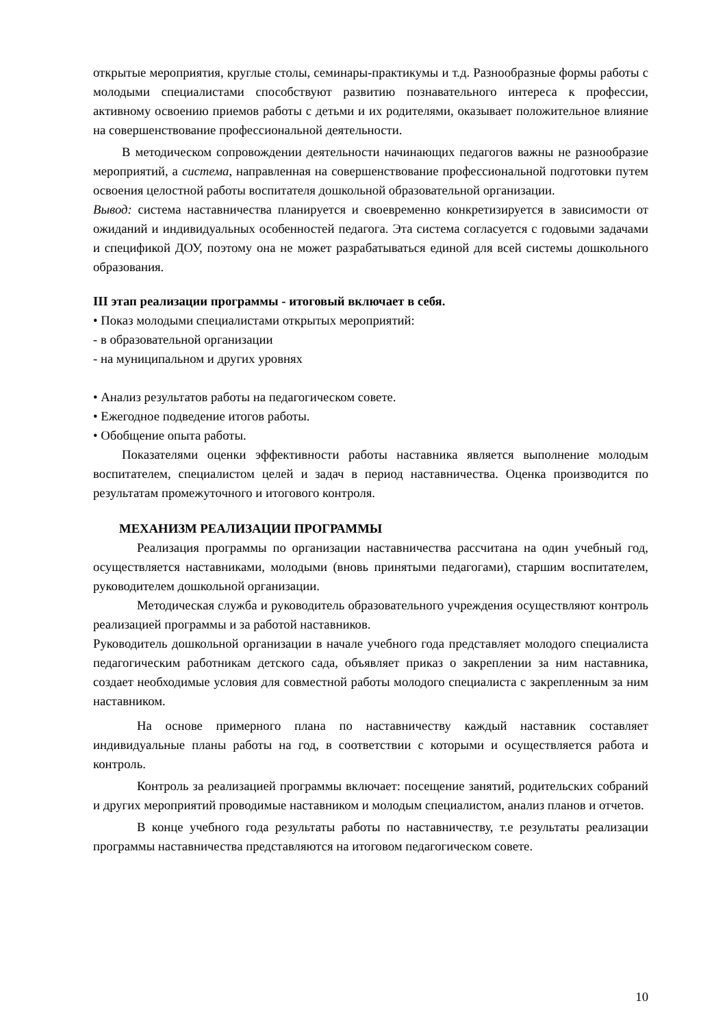открытые мероприятия, круглые столы, семинары-практикумы и т.д. Разнообразные формы работы с молодыми специалистами способствуют развитию познавательного интереса к профессии, активному освоению приемов работы с детьми и их родителями, оказывает положительное влияние на совершенствование профессиональной деятельности.
В методическом сопровождении деятельности начинающих педагогов важны не разнообразие мероприятий, а система, направленная на совершенствование профессиональной подготовки путем освоения целостной работы воспитателя дошкольной образовательной организации.
Вывод: система наставничества планируется и своевременно конкретизируется в зависимости от ожиданий и индивидуальных особенностей педагога. Эта система согласуется с годовыми задачами и спецификой ДОУ, поэтому она не может разрабатываться единой для всей системы дошкольного образования.
III этап реализации программы - итоговый включает в себя.
• Показ молодыми специалистами открытых мероприятий:
- в образовательной организации
- на муниципальном и других уровнях
• Анализ результатов работы на педагогическом совете.
• Ежегодное подведение итогов работы.
• Обобщение опыта работы.
Показателями оценки эффективности работы наставника является выполнение молодым воспитателем, специалистом целей и задач в период наставничества. Оценка производится по результатам промежуточного и итогового контроля.
МЕХАНИЗМ РЕАЛИЗАЦИИ ПРОГРАММЫ
Реализация программы по организации наставничества рассчитана на один учебный год, осуществляется наставниками, молодыми (вновь принятыми педагогами), старшим воспитателем, руководителем дошкольной организации.
Методическая служба и руководитель образовательного учреждения осуществляют контроль реализацией программы и за работой наставников.
Руководитель дошкольной организации в начале учебного года представляет молодого специалиста педагогическим работникам детского сада, объявляет приказ о закреплении за ним наставника, создает необходимые условия для совместной работы молодого специалиста с закрепленным за ним наставником.
На основе примерного плана по наставничеству каждый наставник составляет индивидуальные планы работы на год, в соответствии с которыми и осуществляется работа и контроль.
Контроль за реализацией программы включает: посещение занятий, родительских собраний и других мероприятий проводимые наставником и молодым специалистом, анализ планов и отчетов.
В конце учебного года результаты работы по наставничеству, т.е результаты реализации программы наставничества представляются на итоговом педагогическом совете.
10